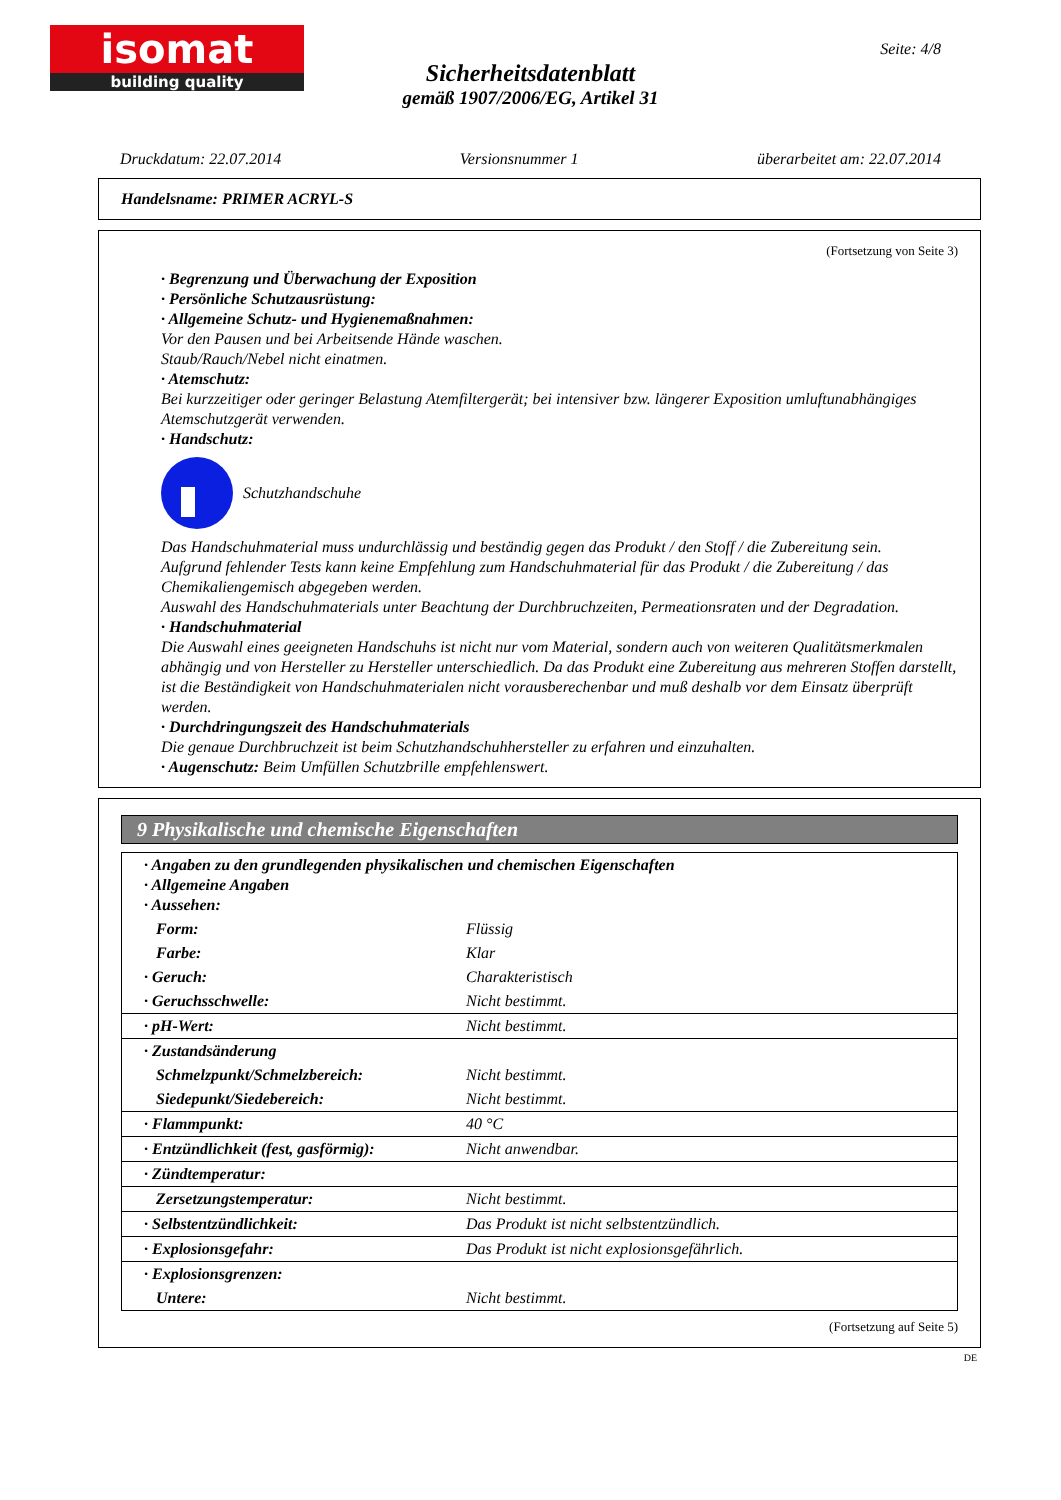isomat
building quality
Seite: 4/8
Sicherheitsdatenblatt
gemäß 1907/2006/EG, Artikel 31
Druckdatum: 22.07.2014 Versionsnummer 1 überarbeitet am: 22.07.2014
Handelsname: PRIMER ACRYL-S
(Fortsetzung von Seite 3)
· Begrenzung und Überwachung der Exposition
· Persönliche Schutzausrüstung:
· Allgemeine Schutz- und Hygienemaßnahmen:
Vor den Pausen und bei Arbeitsende Hände waschen.
Staub/Rauch/Nebel nicht einatmen.
· Atemschutz:
Bei kurzzeitiger oder geringer Belastung Atemfiltergerät; bei intensiver bzw. längerer Exposition umluftunabhängiges Atemschutzgerät verwenden.
· Handschutz:
Schutzhandschuhe
Das Handschuhmaterial muss undurchlässig und beständig gegen das Produkt / den Stoff / die Zubereitung sein.
Aufgrund fehlender Tests kann keine Empfehlung zum Handschuhmaterial für das Produkt / die Zubereitung / das Chemikaliengemisch abgegeben werden.
Auswahl des Handschuhmaterials unter Beachtung der Durchbruchzeiten, Permeationsraten und der Degradation.
· Handschuhmaterial
Die Auswahl eines geeigneten Handschuhs ist nicht nur vom Material, sondern auch von weiteren Qualitätsmerkmalen abhängig und von Hersteller zu Hersteller unterschiedlich. Da das Produkt eine Zubereitung aus mehreren Stoffen darstellt, ist die Beständigkeit von Handschuhmaterialen nicht vorausberechenbar und muß deshalb vor dem Einsatz überprüft werden.
· Durchdringungszeit des Handschuhmaterials
Die genaue Durchbruchzeit ist beim Schutzhandschuhhersteller zu erfahren und einzuhalten.
· Augenschutz: Beim Umfüllen Schutzbrille empfehlenswert.
9 Physikalische und chemische Eigenschaften
| · Angaben zu den grundlegenden physikalischen und chemischen Eigenschaften · Allgemeine Angaben · Aussehen: | |
| Form: | Flüssig |
| Farbe: | Klar |
| · Geruch: | Charakteristisch |
| · Geruchsschwelle: | Nicht bestimmt. |
| · pH-Wert: | Nicht bestimmt. |
| · Zustandsänderung | |
| Schmelzpunkt/Schmelzbereich: | Nicht bestimmt. |
| Siedepunkt/Siedebereich: | Nicht bestimmt. |
| · Flammpunkt: | 40 °C |
| · Entzündlichkeit (fest, gasförmig): | Nicht anwendbar. |
| · Zündtemperatur: | |
| Zersetzungstemperatur: | Nicht bestimmt. |
| · Selbstentzündlichkeit: | Das Produkt ist nicht selbstentzündlich. |
| · Explosionsgefahr: | Das Produkt ist nicht explosionsgefährlich. |
| · Explosionsgrenzen: | |
| Untere: | Nicht bestimmt. |
(Fortsetzung auf Seite 5)
DE